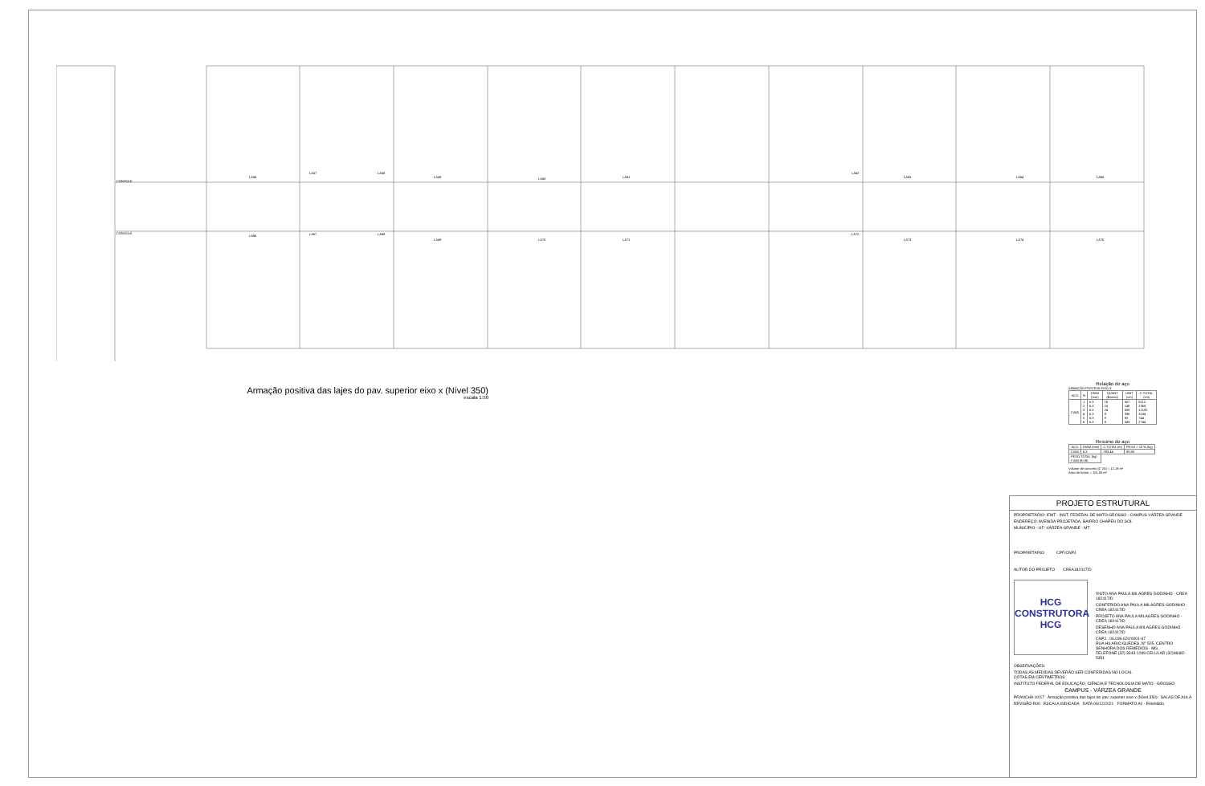LA56
LA57
LA58
LA59
LA60
LA61
LA62
LA63
LA64
LA65
LA66
LA67
LA68
LA69
LA70
LA71
LA72
LA73
LA74
LA75
CONSOLE
CONSOLE
Armação positiva das lajes do pav. superior eixo x (Nível 350)
escala 1:50
Relação do aço
ARMAÇÃO POSITIVA EIXO X
| AÇO | N | DIAM (mm) | QUANT (Barras) | UNIT (cm) | C.TOTAL (cm) |
| --- | --- | --- | --- | --- | --- |
| CA60 | 1 2 3 4 5 6 | 6.3 6.3 6.3 6.3 6.3 6.3 | 16 16 24 8 8 8 | 507 148 508 398 93 343 | 8112 2368 12192 3184 744 2744 |
Resumo do aço
| AÇO | DIAM (mm) | C.TOTAL (m) | PESO + 10 % (kg) |
| --- | --- | --- | --- |
| CA50 | 6.3 | 293.44 | 80.85 |
| PESO TOTAL (kg) CA50 80.85 | | | |
Volume de concreto (C-25) = 12,18 m³
Área de forma = 101,50 m²
PROJETO ESTRUTURAL
PROPRIETÁRIO: IFMT - INST. FEDERAL DE MATO GROSSO - CAMPUS VÁRZEA GRANDE
ENDEREÇO: AVENIDA PROJETADA, BAIRRO CHAPÉU DO SOL
MUNICÍPIO - UF: VÁRZEA GRANDE - MT
PROPRIETÁRIO CPF/CNPJ
AUTOR DO PROJETO CREA182417/D
HCG
CONSTRUTORA HCG
VISTO ANA PAULA MILAGRES GODINHO - CREA 182417/D
CONFERIDO ANA PAULA MILAGRES GODINHO - CREA 182417/D
PROJETO ANA PAULA MILAGRES GODINHO - CREA 182417/D
DESENHO ANA PAULA MILAGRES GODINHO - CREA 182417/D
CNPJ : 06.036.620/0001-67
RUA HILARIO GUEDES, N° 525, CENTRO
SENHORA DOS REMÉDIOS - MG
TELEFONE (32) 3343-1299 CELULAR (32)98482-5351
OBSERVAÇÕES:
TODAS AS MEDIDAS DEVERÃO SER CONFERIDAS NO LOCAL
COTAS EM CENTÍMETROS
INSTITUTO FEDERAL DE EDUCAÇÃO, CIÊNCIA E TECNOLOGIA DE MATO - GROSSO
CAMPUS - VÁRZEA GRANDE
PRANCHA 10/17 Armação positiva das lajes do pav. superior eixo x (Nível 350) SALAS DE AULA
REVISÃO R00 ESCALA INDICADA DATA 06/12/2021 FORMATO A0 - Estendido